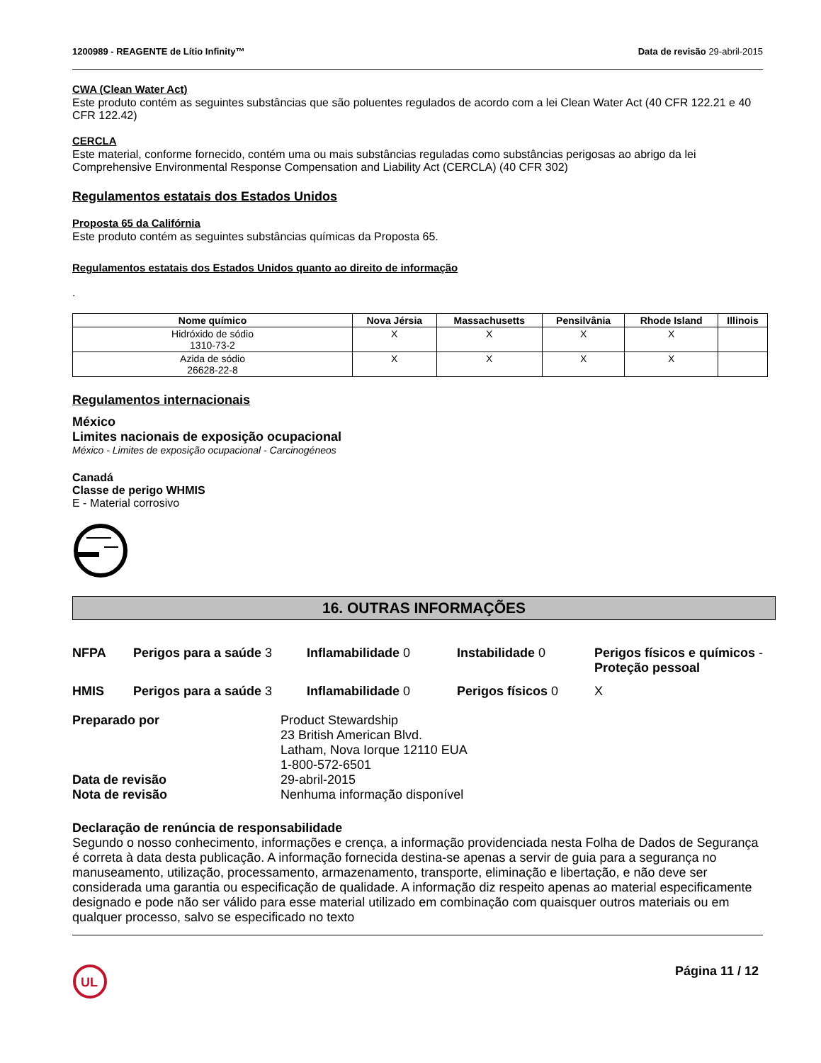1200989 - REAGENTE de Lítio Infinity™ Data de revisão 29-abril-2015
CWA (Clean Water Act)
Este produto contém as seguintes substâncias que são poluentes regulados de acordo com a lei Clean Water Act (40 CFR 122.21 e 40 CFR 122.42)
CERCLA
Este material, conforme fornecido, contém uma ou mais substâncias reguladas como substâncias perigosas ao abrigo da lei Comprehensive Environmental Response Compensation and Liability Act (CERCLA) (40 CFR 302)
Regulamentos estatais dos Estados Unidos
Proposta 65 da Califórnia
Este produto contém as seguintes substâncias químicas da Proposta 65.
Regulamentos estatais dos Estados Unidos quanto ao direito de informação
.
| Nome químico | Nova Jérsia | Massachusetts | Pensilvânia | Rhode Island | Illinois |
| --- | --- | --- | --- | --- | --- |
| Hidróxido de sódio 1310-73-2 | X | X | X | X | |
| Azida de sódio 26628-22-8 | X | X | X | X | |
Regulamentos internacionais
México
Limites nacionais de exposição ocupacional
México - Limites de exposição ocupacional - Carcinogéneos
Canadá
Classe de perigo WHMIS
E - Material corrosivo
16. OUTRAS INFORMAÇÕES
NFPA Perigos para a saúde 3 Inflamabilidade 0 Instabilidade 0 Perigos físicos e químicos - Proteção pessoal HMIS Perigos para a saúde 3 Inflamabilidade 0 Perigos físicos 0 X
Preparado por Product Stewardship
23 British American Blvd.
Latham, Nova Iorque 12110 EUA
1-800-572-6501 Data de revisão 29-abril-2015 Nota de revisão Nenhuma informação disponível
Declaração de renúncia de responsabilidade
Segundo o nosso conhecimento, informações e crença, a informação providenciada nesta Folha de Dados de Segurança é correta à data desta publicação. A informação fornecida destina-se apenas a servir de guia para a segurança no manuseamento, utilização, processamento, armazenamento, transporte, eliminação e libertação, e não deve ser considerada uma garantia ou especificação de qualidade. A informação diz respeito apenas ao material especificamente designado e pode não ser válido para esse material utilizado em combinação com quaisquer outros materiais ou em qualquer processo, salvo se especificado no texto
UL
Página 11 / 12